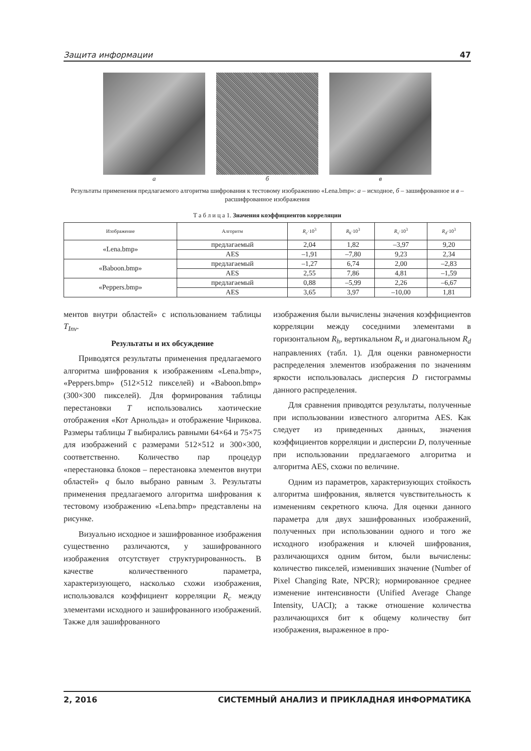Защита информации 47
а б в
Результаты применения предлагаемого алгоритма шифрования к тестовому изображению «Lena.bmp»: а – исходное, б – зашифрованное и в – расшифрованное изображения
Т а б л и ц а 1. Значения коэффициентов корреляции
| Изображение | Алгоритм | R<sub>c</sub> ·10<sup>3</sup> | R<sub>h</sub> ·10<sup>3</sup> | R<sub>v</sub> ·10<sup>3</sup> | R<sub>d</sub> ·10<sup>3</sup> |
| --- | --- | --- | --- | --- | --- |
| «Lena.bmp» | предлагаемый | 2,04 | 1,82 | –3,97 | 9,20 |
| | AES | –1,91 | –7,80 | 9,23 | 2,34 |
| «Baboon.bmp» | предлагаемый | –1,27 | 6,74 | 2,00 | –2,83 |
| | AES | 2,55 | 7,86 | 4,81 | –1,59 |
| «Peppers.bmp» | предлагаемый | 0,88 | –5,99 | 2,26 | –6,67 |
| | AES | 3,65 | 3,97 | –10,00 | 1,81 |
ментов внутри областей» с использованием таблицы T<sub>Inv</sub>.
Результаты и их обсуждение
Приводятся результаты применения предлагаемого алгоритма шифрования к изображениям «Lena.bmp», «Peppers.bmp» (512×512 пикселей) и «Baboon.bmp» (300×300 пикселей). Для формирования таблицы перестановки T использовались хаотические отображения «Кот Арнольда» и отображение Чирикова. Размеры таблицы T выбирались равными 64×64 и 75×75 для изображений с размерами 512×512 и 300×300, соответственно. Количество пар процедур «перестановка блоков – перестановка элементов внутри областей» q было выбрано равным 3. Результаты применения предлагаемого алгоритма шифрования к тестовому изображению «Lena.bmp» представлены на рисунке.
Визуально исходное и зашифрованное изображения существенно различаются, у зашифрованного изображения отсутствует структурированность. В качестве количественного параметра, характеризующего, насколько схожи изображения, использовался коэффициент корреляции R<sub>c</sub> между элементами исходного и зашифрованного изображений. Также для зашифрованного
изображения были вычислены значения коэффициентов корреляции между соседними элементами в горизонтальном R<sub>h</sub>, вертикальном R<sub>v</sub> и диагональном R<sub>d</sub> направлениях (табл. 1). Для оценки равномерности распределения элементов изображения по значениям яркости использовалась дисперсия D гистограммы данного распределения.
Для сравнения приводятся результаты, полученные при использовании известного алгоритма AES. Как следует из приведенных данных, значения коэффициентов корреляции и дисперсии D, полученные при использовании предлагаемого алгоритма и алгоритма AES, схожи по величине.
Одним из параметров, характеризующих стойкость алгоритма шифрования, является чувствительность к изменениям секретного ключа. Для оценки данного параметра для двух зашифрованных изображений, полученных при использовании одного и того же исходного изображения и ключей шифрования, различающихся одним битом, были вычислены: количество пикселей, изменивших значение (Number of Pixel Changing Rate, NPCR); нормированное среднее изменение интенсивности (Unified Average Change Intensity, UACI); а также отношение количества различающихся бит к общему количеству бит изображения, выраженное в про-
2, 2016 СИСТЕМНЫЙ АНАЛИЗ И ПРИКЛАДНАЯ ИНФОРМАТИКА